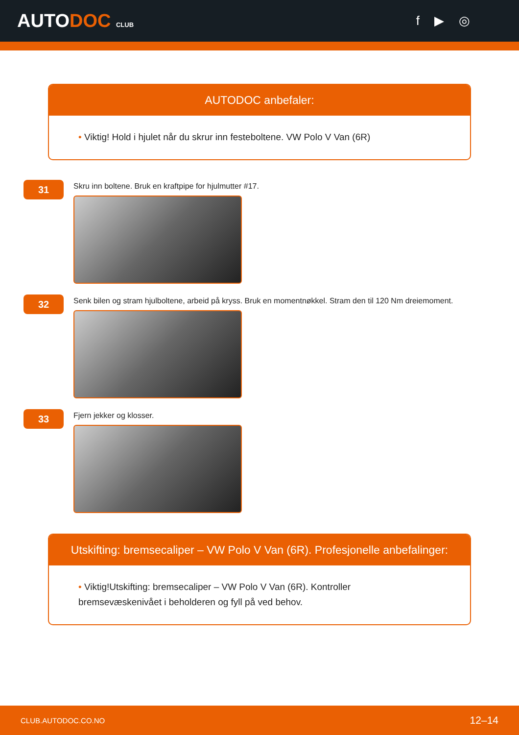AUTODOC CLUB
f ▶ ◎
AUTODOC anbefaler:
• Viktig! Hold i hjulet når du skrur inn festeboltene. VW Polo V Van (6R)
31
Skru inn boltene. Bruk en kraftpipe for hjulmutter #17.
32
Senk bilen og stram hjulboltene, arbeid på kryss. Bruk en momentnøkkel. Stram den til 120 Nm dreiemoment.
33
Fjern jekker og klosser.
Utskifting: bremsecaliper – VW Polo V Van (6R). Profesjonelle anbefalinger:
• Viktig!Utskifting: bremsecaliper – VW Polo V Van (6R). Kontroller
bremsevæskenivået i beholderen og fyll på ved behov.
CLUB.AUTODOC.CO.NO 12–14